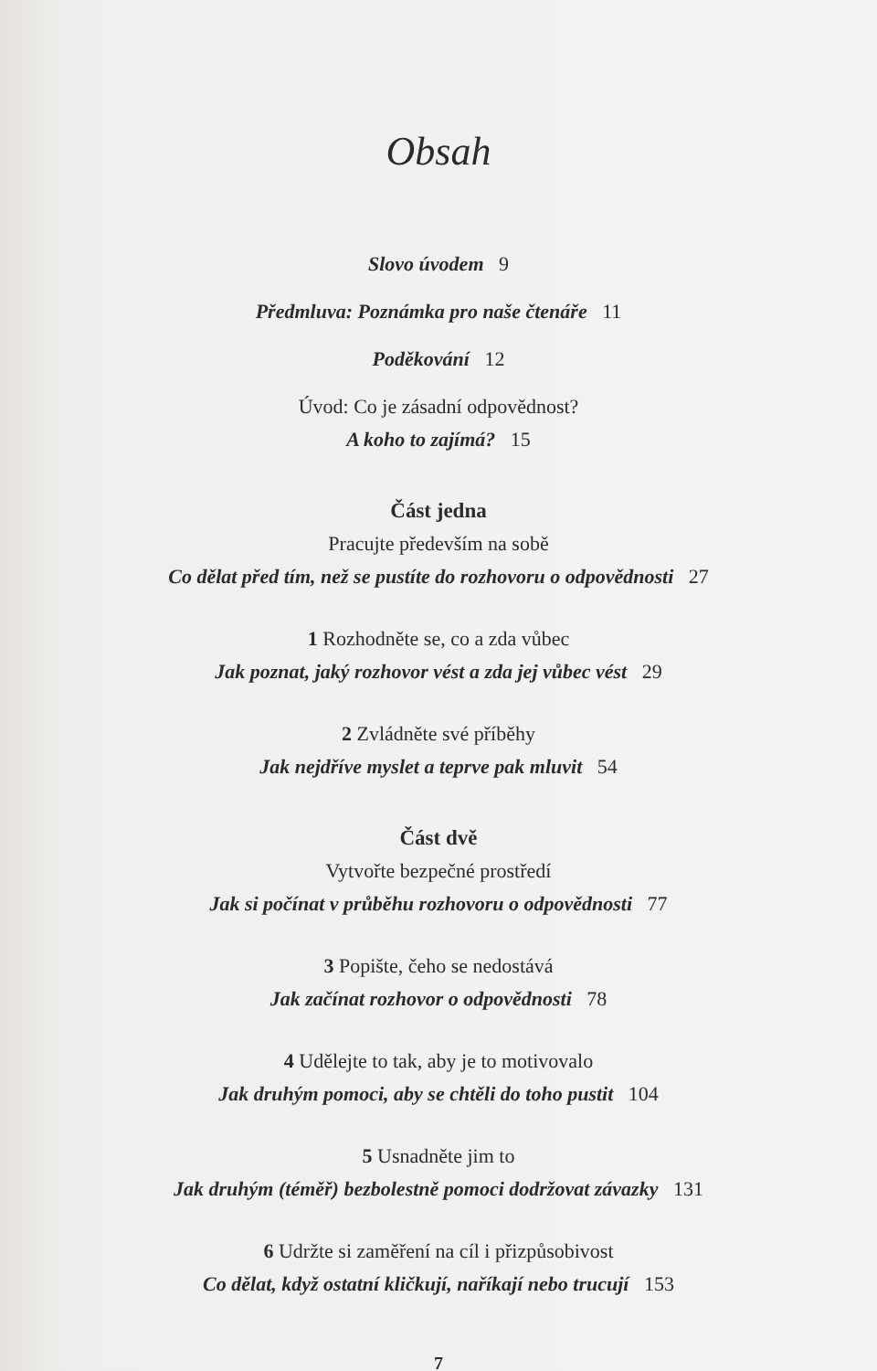Obsah
Slovo úvodem 9
Předmluva: Poznámka pro naše čtenáře 11
Poděkování 12
Úvod: Co je zásadní odpovědnost?
A koho to zajímá? 15
Část jedna
Pracujte především na sobě
Co dělat před tím, než se pustíte do rozhovoru o odpovědnosti 27
1 Rozhodněte se, co a zda vůbec
Jak poznat, jaký rozhovor vést a zda jej vůbec vést 29
2 Zvládněte své příběhy
Jak nejdříve myslet a teprve pak mluvit 54
Část dvě
Vytvořte bezpečné prostředí
Jak si počínat v průběhu rozhovoru o odpovědnosti 77
3 Popište, čeho se nedostává
Jak začínat rozhovor o odpovědnosti 78
4 Udělejte to tak, aby je to motivovalo
Jak druhým pomoci, aby se chtěli do toho pustit 104
5 Usnadněte jim to
Jak druhým (téměř) bezbolestně pomoci dodržovat závazky 131
6 Udržte si zaměření na cíl i přizpůsobivost
Co dělat, když ostatní kličkují, naříkají nebo trucují 153
7